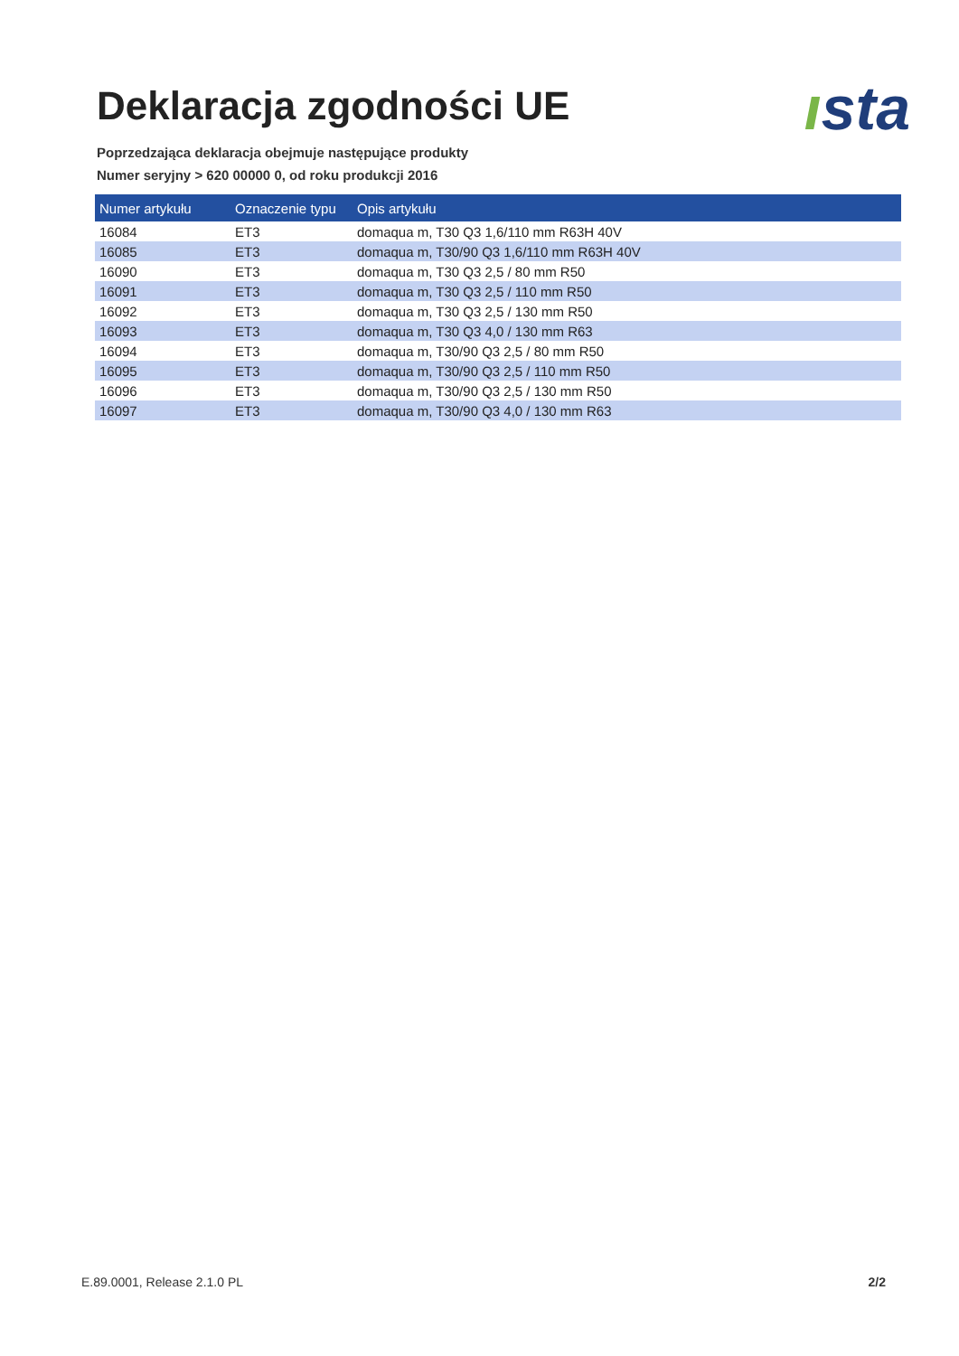Deklaracja zgodności UE
ısta
Poprzedzająca deklaracja obejmuje następujące produkty
Numer seryjny > 620 00000 0, od roku produkcji 2016
| Numer artykułu | Oznaczenie typu | Opis artykułu |
| --- | --- | --- |
| 16084 | ET3 | domaqua m, T30 Q3 1,6/110 mm R63H 40V |
| 16085 | ET3 | domaqua m, T30/90 Q3 1,6/110 mm R63H 40V |
| 16090 | ET3 | domaqua m, T30 Q3 2,5 / 80 mm R50 |
| 16091 | ET3 | domaqua m, T30 Q3 2,5 / 110 mm R50 |
| 16092 | ET3 | domaqua m, T30 Q3 2,5 / 130 mm R50 |
| 16093 | ET3 | domaqua m, T30 Q3 4,0 / 130 mm R63 |
| 16094 | ET3 | domaqua m, T30/90 Q3 2,5 / 80 mm R50 |
| 16095 | ET3 | domaqua m, T30/90 Q3 2,5 / 110 mm R50 |
| 16096 | ET3 | domaqua m, T30/90 Q3 2,5 / 130 mm R50 |
| 16097 | ET3 | domaqua m, T30/90 Q3 4,0 / 130 mm R63 |
E.89.0001, Release 2.1.0 PL 2/2